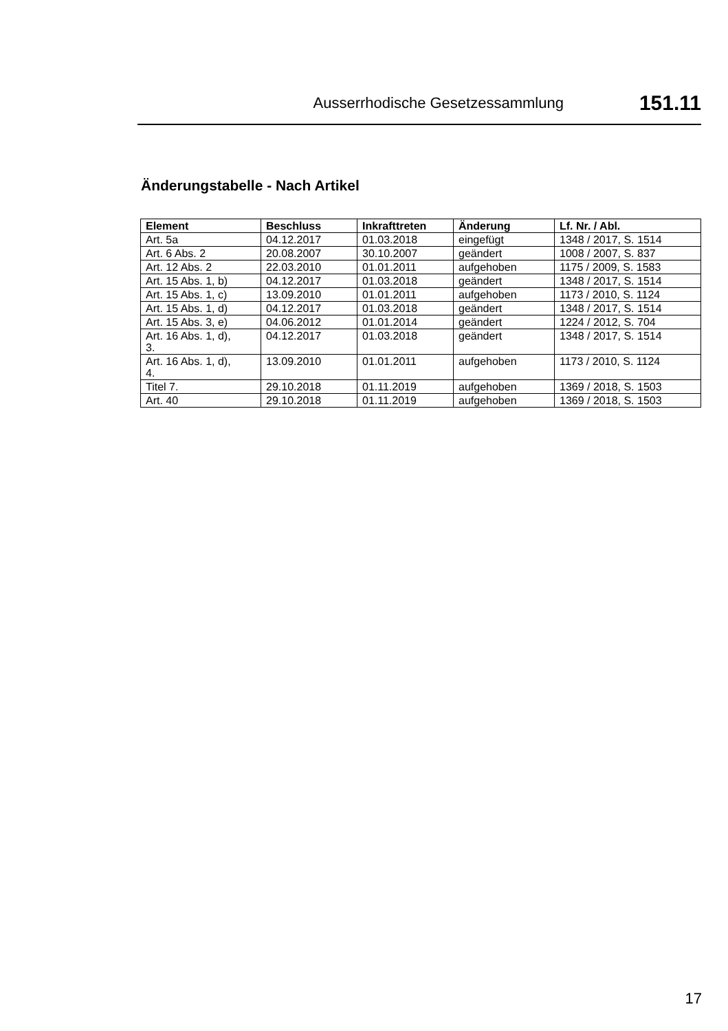Ausserrhodische Gesetzessammlung 151.11
Änderungstabelle - Nach Artikel
| Element | Beschluss | Inkrafttreten | Änderung | Lf. Nr. / Abl. |
| --- | --- | --- | --- | --- |
| Art. 5a | 04.12.2017 | 01.03.2018 | eingefügt | 1348 / 2017, S. 1514 |
| Art. 6 Abs. 2 | 20.08.2007 | 30.10.2007 | geändert | 1008 / 2007, S. 837 |
| Art. 12 Abs. 2 | 22.03.2010 | 01.01.2011 | aufgehoben | 1175 / 2009, S. 1583 |
| Art. 15 Abs. 1, b) | 04.12.2017 | 01.03.2018 | geändert | 1348 / 2017, S. 1514 |
| Art. 15 Abs. 1, c) | 13.09.2010 | 01.01.2011 | aufgehoben | 1173 / 2010, S. 1124 |
| Art. 15 Abs. 1, d) | 04.12.2017 | 01.03.2018 | geändert | 1348 / 2017, S. 1514 |
| Art. 15 Abs. 3, e) | 04.06.2012 | 01.01.2014 | geändert | 1224 / 2012, S. 704 |
| Art. 16 Abs. 1, d), 3. | 04.12.2017 | 01.03.2018 | geändert | 1348 / 2017, S. 1514 |
| Art. 16 Abs. 1, d), 4. | 13.09.2010 | 01.01.2011 | aufgehoben | 1173 / 2010, S. 1124 |
| Titel 7. | 29.10.2018 | 01.11.2019 | aufgehoben | 1369 / 2018, S. 1503 |
| Art. 40 | 29.10.2018 | 01.11.2019 | aufgehoben | 1369 / 2018, S. 1503 |
17